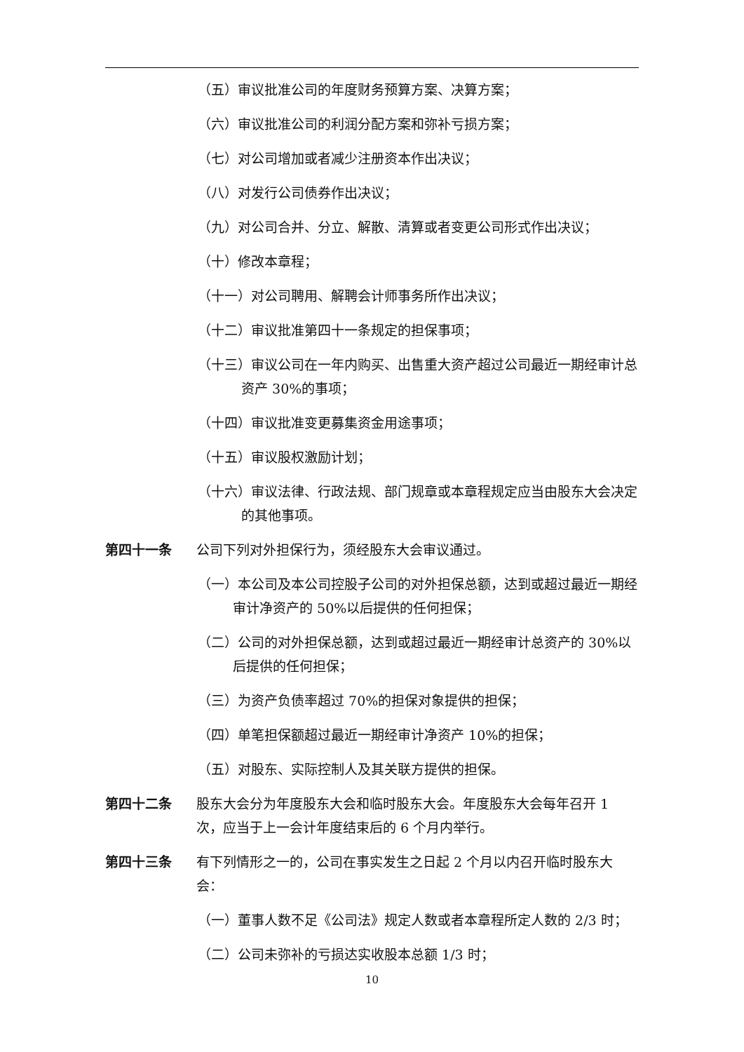（五）审议批准公司的年度财务预算方案、决算方案；
（六）审议批准公司的利润分配方案和弥补亏损方案；
（七）对公司增加或者减少注册资本作出决议；
（八）对发行公司债券作出决议；
（九）对公司合并、分立、解散、清算或者变更公司形式作出决议；
（十）修改本章程；
（十一）对公司聘用、解聘会计师事务所作出决议；
（十二）审议批准第四十一条规定的担保事项；
（十三）审议公司在一年内购买、出售重大资产超过公司最近一期经审计总资产 30%的事项；
（十四）审议批准变更募集资金用途事项；
（十五）审议股权激励计划；
（十六）审议法律、行政法规、部门规章或本章程规定应当由股东大会决定的其他事项。
第四十一条 公司下列对外担保行为，须经股东大会审议通过。
（一）本公司及本公司控股子公司的对外担保总额，达到或超过最近一期经审计净资产的 50%以后提供的任何担保；
（二）公司的对外担保总额，达到或超过最近一期经审计总资产的 30%以后提供的任何担保；
（三）为资产负债率超过 70%的担保对象提供的担保；
（四）单笔担保额超过最近一期经审计净资产 10%的担保；
（五）对股东、实际控制人及其关联方提供的担保。
第四十二条 股东大会分为年度股东大会和临时股东大会。年度股东大会每年召开 1 次，应当于上一会计年度结束后的 6 个月内举行。
第四十三条 有下列情形之一的，公司在事实发生之日起 2 个月以内召开临时股东大会：
（一）董事人数不足《公司法》规定人数或者本章程所定人数的 2/3 时；
（二）公司未弥补的亏损达实收股本总额 1/3 时；
10